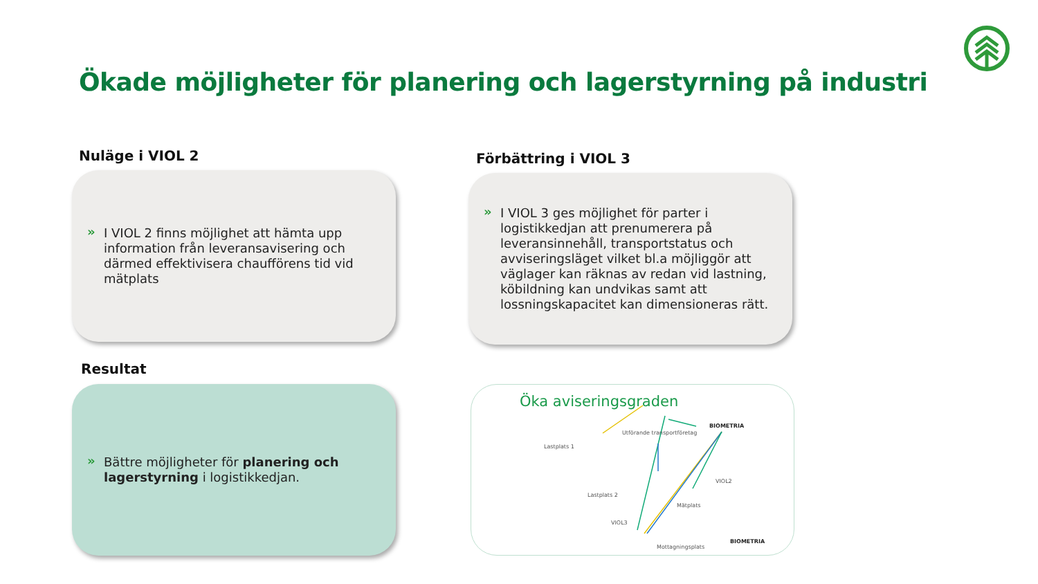Ökade möjligheter för planering och lagerstyrning på industri
Nuläge i VIOL 2 Förbättring i VIOL 3
» I VIOL 2 finns möjlighet att hämta upp information från leveransavisering och därmed effektivisera chaufförens tid vid mätplats
» I VIOL 3 ges möjlighet för parter i logistikkedjan att prenumerera på leveransinnehåll, transportstatus och avviseringsläget vilket bl.a möjliggör att väglager kan räknas av redan vid lastning, köbildning kan undvikas samt att lossningskapacitet kan dimensioneras rätt.
Resultat
» Bättre möjligheter för planering och lagerstyrning i logistikkedjan.
Öka aviseringsgraden
BIOMETRIA
Utförande transportföretag
Lastplats 1
Lastplats 2
VIOL2
Mätplats
VIOL3
Mottagningsplats
BIOMETRIA